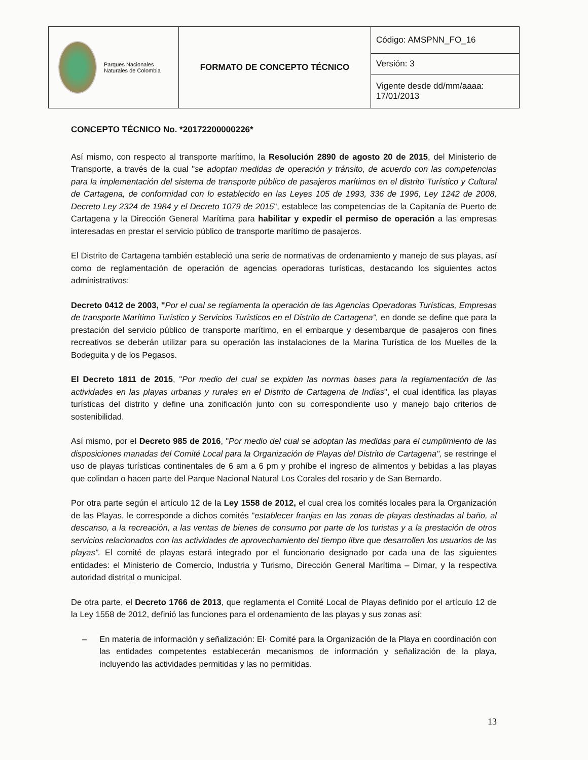| Parques Nacionales Naturales de Colombia | FORMATO DE CONCEPTO TÉCNICO | Código: AMSPNN_FO_16 |
| | | Versión: 3 |
| | | Vigente desde dd/mm/aaaa: 17/01/2013 |
CONCEPTO TÉCNICO No. *20172200000226*
Así mismo, con respecto al transporte marítimo, la Resolución 2890 de agosto 20 de 2015, del Ministerio de Transporte, a través de la cual "se adoptan medidas de operación y tránsito, de acuerdo con las competencias para la implementación del sistema de transporte público de pasajeros marítimos en el distrito Turístico y Cultural de Cartagena, de conformidad con lo establecido en las Leyes 105 de 1993, 336 de 1996, Ley 1242 de 2008, Decreto Ley 2324 de 1984 y el Decreto 1079 de 2015", establece las competencias de la Capitanía de Puerto de Cartagena y la Dirección General Marítima para habilitar y expedir el permiso de operación a las empresas interesadas en prestar el servicio público de transporte marítimo de pasajeros.
El Distrito de Cartagena también estableció una serie de normativas de ordenamiento y manejo de sus playas, así como de reglamentación de operación de agencias operadoras turísticas, destacando los siguientes actos administrativos:
Decreto 0412 de 2003, "Por el cual se reglamenta la operación de las Agencias Operadoras Turísticas, Empresas de transporte Marítimo Turístico y Servicios Turísticos en el Distrito de Cartagena", en donde se define que para la prestación del servicio público de transporte marítimo, en el embarque y desembarque de pasajeros con fines recreativos se deberán utilizar para su operación las instalaciones de la Marina Turística de los Muelles de la Bodeguita y de los Pegasos.
El Decreto 1811 de 2015, "Por medio del cual se expiden las normas bases para la reglamentación de las actividades en las playas urbanas y rurales en el Distrito de Cartagena de Indias", el cual identifica las playas turísticas del distrito y define una zonificación junto con su correspondiente uso y manejo bajo criterios de sostenibilidad.
Así mismo, por el Decreto 985 de 2016, "Por medio del cual se adoptan las medidas para el cumplimiento de las disposiciones manadas del Comité Local para la Organización de Playas del Distrito de Cartagena", se restringe el uso de playas turísticas continentales de 6 am a 6 pm y prohíbe el ingreso de alimentos y bebidas a las playas que colindan o hacen parte del Parque Nacional Natural Los Corales del rosario y de San Bernardo.
Por otra parte según el artículo 12 de la Ley 1558 de 2012, el cual crea los comités locales para la Organización de las Playas, le corresponde a dichos comités "establecer franjas en las zonas de playas destinadas al baño, al descanso, a la recreación, a las ventas de bienes de consumo por parte de los turistas y a la prestación de otros servicios relacionados con las actividades de aprovechamiento del tiempo libre que desarrollen los usuarios de las playas". El comité de playas estará integrado por el funcionario designado por cada una de las siguientes entidades: el Ministerio de Comercio, Industria y Turismo, Dirección General Marítima – Dimar, y la respectiva autoridad distrital o municipal.
De otra parte, el Decreto 1766 de 2013, que reglamenta el Comité Local de Playas definido por el artículo 12 de la Ley 1558 de 2012, definió las funciones para el ordenamiento de las playas y sus zonas así:
– En materia de información y señalización: El· Comité para la Organización de la Playa en coordinación con las entidades competentes establecerán mecanismos de información y señalización de la playa, incluyendo las actividades permitidas y las no permitidas.
13